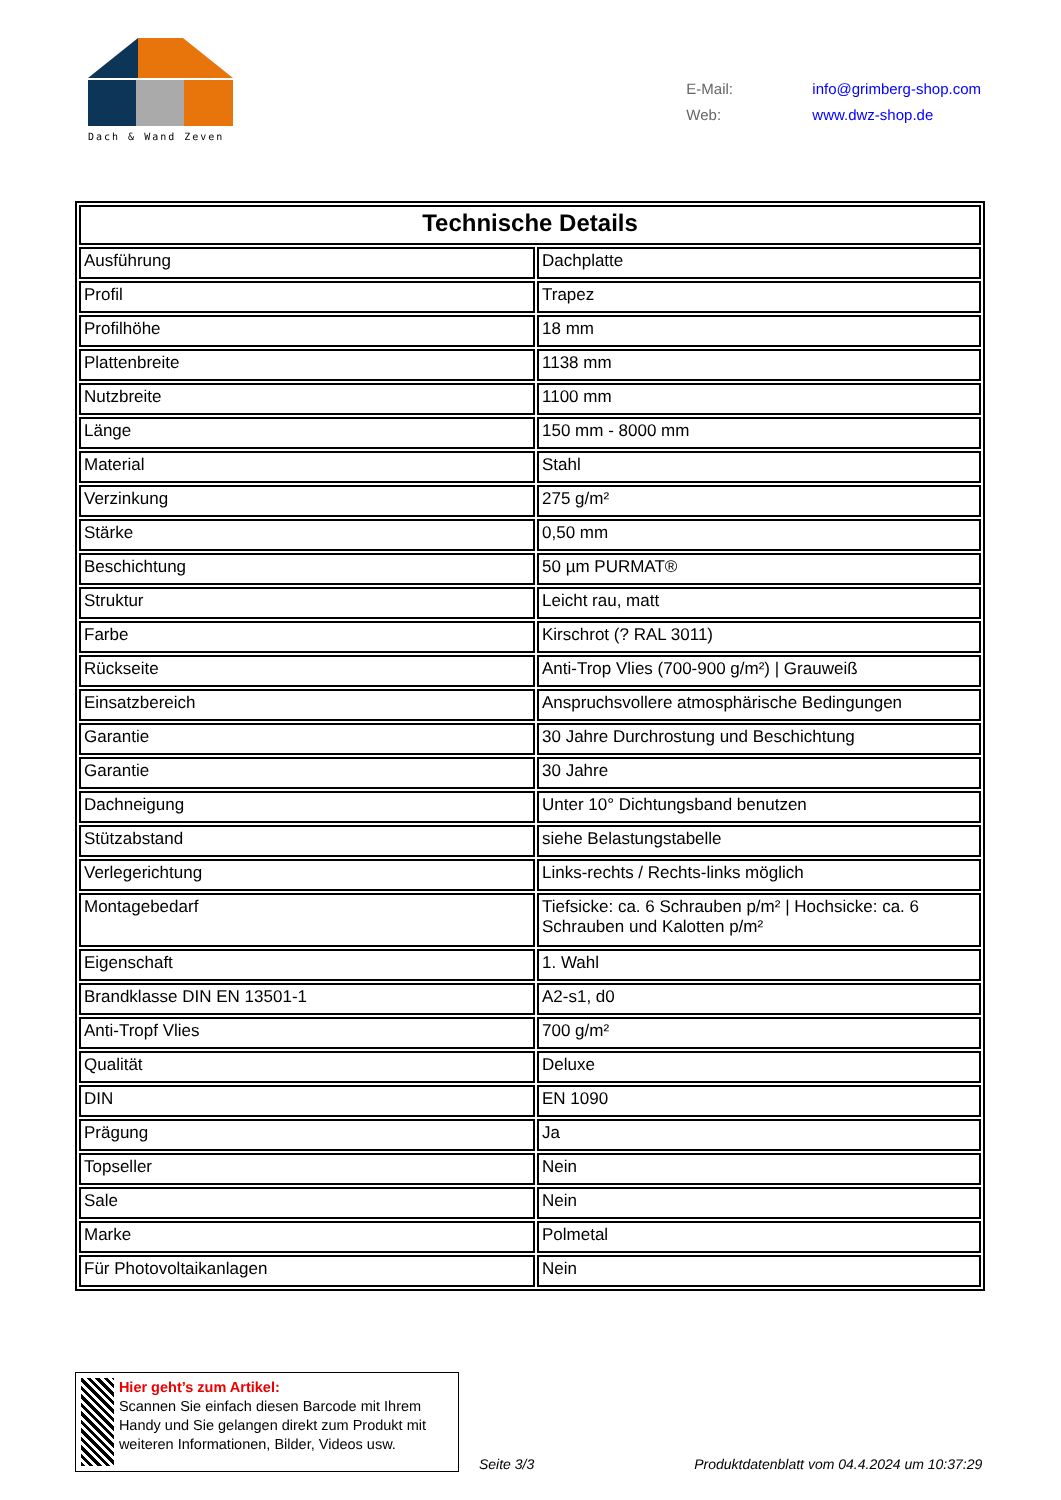Dach & Wand Zeven
E-Mail: info@grimberg-shop.com
Web: www.dwz-shop.de
| Technische Details | |
| --- | --- |
| Ausführung | Dachplatte |
| Profil | Trapez |
| Profilhöhe | 18 mm |
| Plattenbreite | 1138 mm |
| Nutzbreite | 1100 mm |
| Länge | 150 mm - 8000 mm |
| Material | Stahl |
| Verzinkung | 275 g/m² |
| Stärke | 0,50 mm |
| Beschichtung | 50 µm PURMAT® |
| Struktur | Leicht rau, matt |
| Farbe | Kirschrot (? RAL 3011) |
| Rückseite | Anti-Trop Vlies (700-900 g/m²) / Grauweiß |
| Einsatzbereich | Anspruchsvollere atmosphärische Bedingungen |
| Garantie | 30 Jahre Durchrostung und Beschichtung |
| Garantie | 30 Jahre |
| Dachneigung | Unter 10° Dichtungsband benutzen |
| Stützabstand | siehe Belastungstabelle |
| Verlegerichtung | Links-rechts / Rechts-links möglich |
| Montagebedarf | Tiefsicke: ca. 6 Schrauben p/m² / Hochsicke: ca. 6 Schrauben und Kalotten p/m² |
| Eigenschaft | 1. Wahl |
| Brandklasse DIN EN 13501-1 | A2-s1, d0 |
| Anti-Tropf Vlies | 700 g/m² |
| Qualität | Deluxe |
| DIN | EN 1090 |
| Prägung | Ja |
| Topseller | Nein |
| Sale | Nein |
| Marke | Polmetal |
| Für Photovoltaikanlagen | Nein |
Hier geht’s zum Artikel:
Scannen Sie einfach diesen Barcode mit Ihrem Handy und Sie gelangen direkt zum Produkt mit weiteren Informationen, Bilder, Videos usw.
Seite 3/3
Produktdatenblatt vom 04.4.2024 um 10:37:29